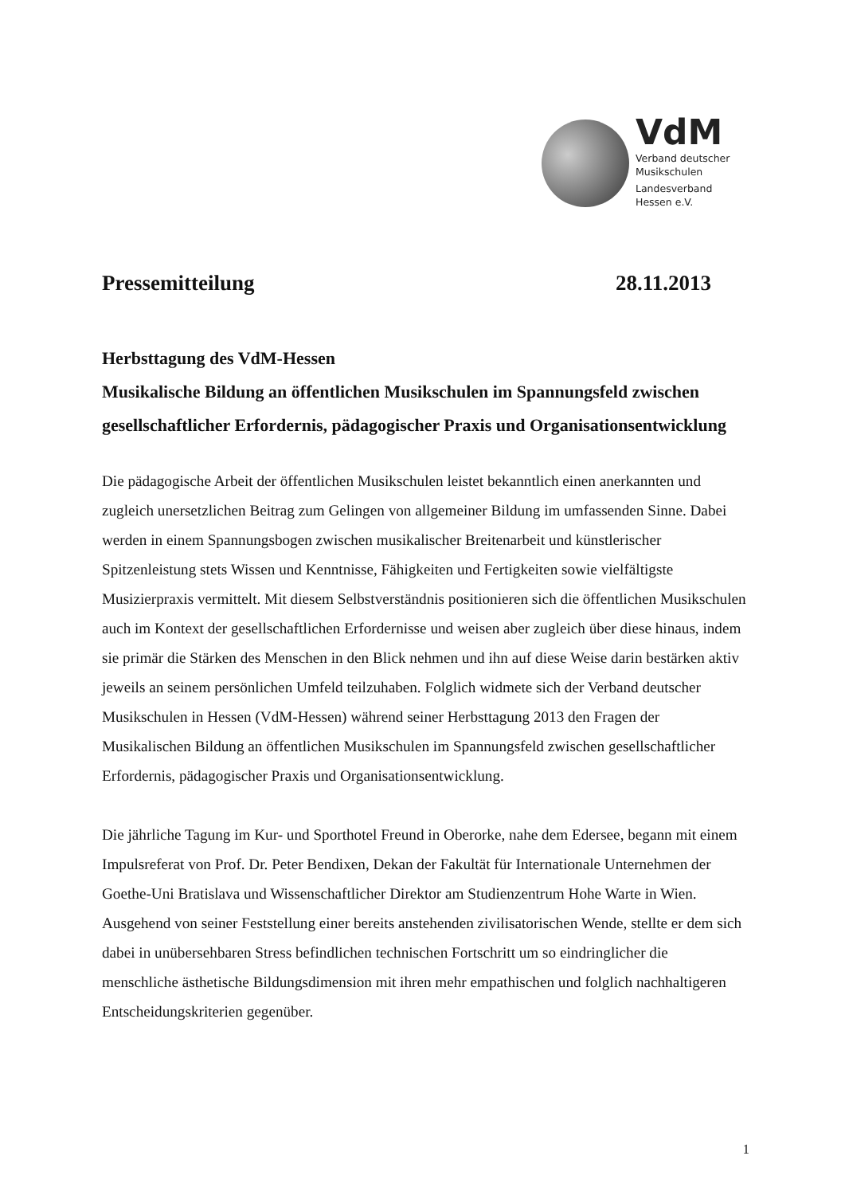VdM
Verband deutscher
Musikschulen
Landesverband
Hessen e.V.
Pressemitteilung 28.11.2013
Herbsttagung des VdM-Hessen
Musikalische Bildung an öffentlichen Musikschulen im Spannungsfeld zwischen gesellschaftlicher Erfordernis, pädagogischer Praxis und Organisationsentwicklung
Die pädagogische Arbeit der öffentlichen Musikschulen leistet bekanntlich einen anerkannten und zugleich unersetzlichen Beitrag zum Gelingen von allgemeiner Bildung im umfassenden Sinne. Dabei werden in einem Spannungsbogen zwischen musikalischer Breitenarbeit und künstlerischer Spitzenleistung stets Wissen und Kenntnisse, Fähigkeiten und Fertigkeiten sowie vielfältigste Musizierpraxis vermittelt. Mit diesem Selbstverständnis positionieren sich die öffentlichen Musikschulen auch im Kontext der gesellschaftlichen Erfordernisse und weisen aber zugleich über diese hinaus, indem sie primär die Stärken des Menschen in den Blick nehmen und ihn auf diese Weise darin bestärken aktiv jeweils an seinem persönlichen Umfeld teilzuhaben. Folglich widmete sich der Verband deutscher Musikschulen in Hessen (VdM-Hessen) während seiner Herbsttagung 2013 den Fragen der Musikalischen Bildung an öffentlichen Musikschulen im Spannungsfeld zwischen gesellschaftlicher Erfordernis, pädagogischer Praxis und Organisationsentwicklung.
Die jährliche Tagung im Kur- und Sporthotel Freund in Oberorke, nahe dem Edersee, begann mit einem Impulsreferat von Prof. Dr. Peter Bendixen, Dekan der Fakultät für Internationale Unternehmen der Goethe-Uni Bratislava und Wissenschaftlicher Direktor am Studienzentrum Hohe Warte in Wien. Ausgehend von seiner Feststellung einer bereits anstehenden zivilisatorischen Wende, stellte er dem sich dabei in unübersehbaren Stress befindlichen technischen Fortschritt um so eindringlicher die menschliche ästhetische Bildungsdimension mit ihren mehr empathischen und folglich nachhaltigeren Entscheidungskriterien gegenüber.
1